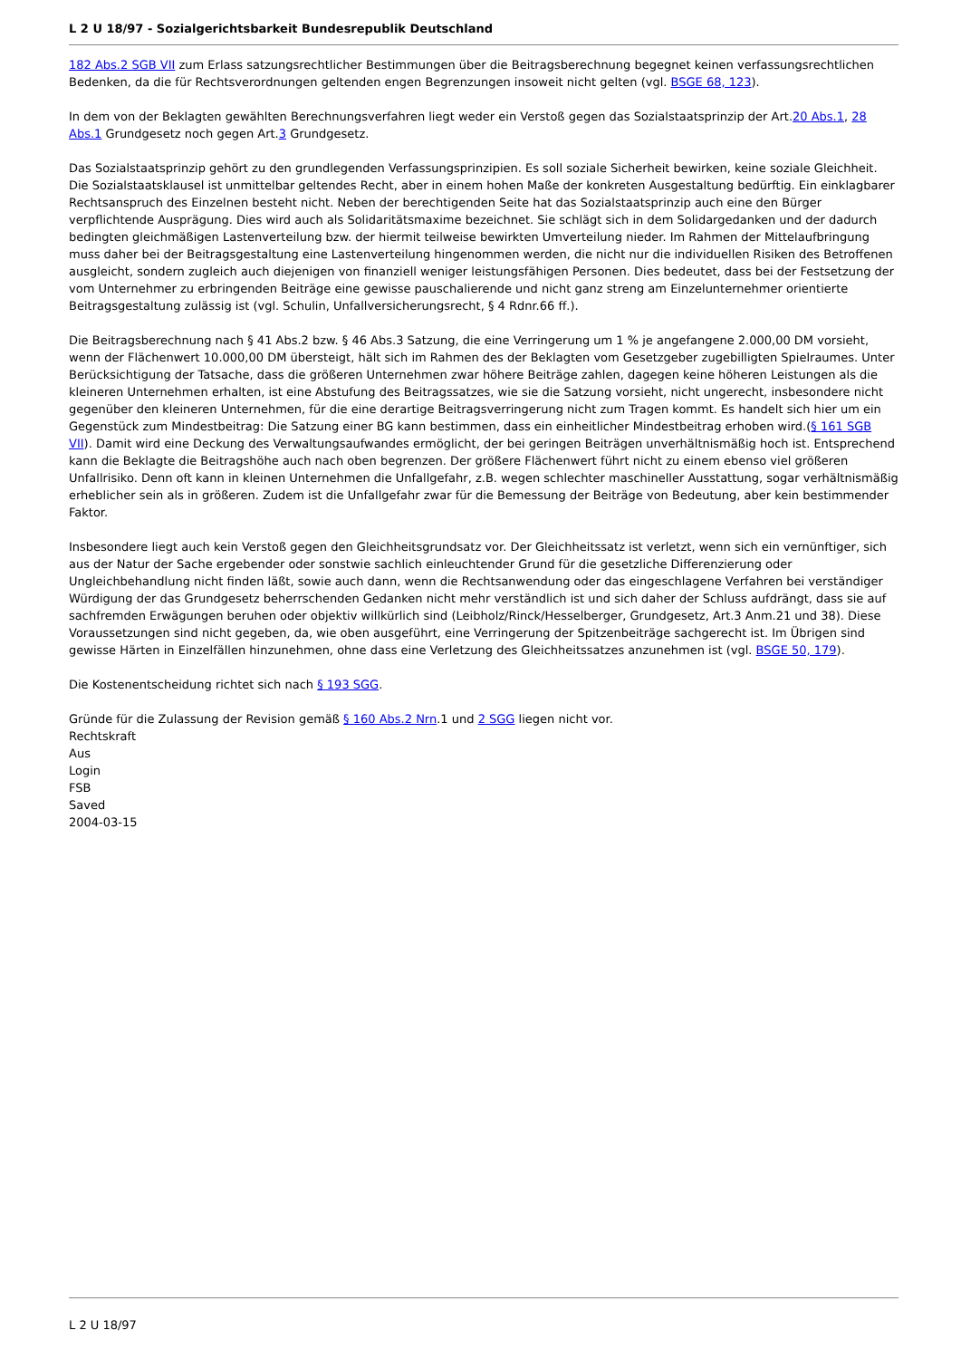L 2 U 18/97 - Sozialgerichtsbarkeit Bundesrepublik Deutschland
182 Abs.2 SGB VII zum Erlass satzungsrechtlicher Bestimmungen über die Beitragsberechnung begegnet keinen verfassungsrechtlichen Bedenken, da die für Rechtsverordnungen geltenden engen Begrenzungen insoweit nicht gelten (vgl. BSGE 68, 123).
In dem von der Beklagten gewählten Berechnungsverfahren liegt weder ein Verstoß gegen das Sozialstaatsprinzip der Art.20 Abs.1, 28 Abs.1 Grundgesetz noch gegen Art.3 Grundgesetz.
Das Sozialstaatsprinzip gehört zu den grundlegenden Verfassungsprinzipien. Es soll soziale Sicherheit bewirken, keine soziale Gleichheit. Die Sozialstaatsklausel ist unmittelbar geltendes Recht, aber in einem hohen Maße der konkreten Ausgestaltung bedürftig. Ein einklagbarer Rechtsanspruch des Einzelnen besteht nicht. Neben der berechtigenden Seite hat das Sozialstaatsprinzip auch eine den Bürger verpflichtende Ausprägung. Dies wird auch als Solidaritätsmaxime bezeichnet. Sie schlägt sich in dem Solidargedanken und der dadurch bedingten gleichmäßigen Lastenverteilung bzw. der hiermit teilweise bewirkten Umverteilung nieder. Im Rahmen der Mittelaufbringung muss daher bei der Beitragsgestaltung eine Lastenverteilung hingenommen werden, die nicht nur die individuellen Risiken des Betroffenen ausgleicht, sondern zugleich auch diejenigen von finanziell weniger leistungsfähigen Personen. Dies bedeutet, dass bei der Festsetzung der vom Unternehmer zu erbringenden Beiträge eine gewisse pauschalierende und nicht ganz streng am Einzelunternehmer orientierte Beitragsgestaltung zulässig ist (vgl. Schulin, Unfallversicherungsrecht, § 4 Rdnr.66 ff.).
Die Beitragsberechnung nach § 41 Abs.2 bzw. § 46 Abs.3 Satzung, die eine Verringerung um 1 % je angefangene 2.000,00 DM vorsieht, wenn der Flächenwert 10.000,00 DM übersteigt, hält sich im Rahmen des der Beklagten vom Gesetzgeber zugebilligten Spielraumes. Unter Berücksichtigung der Tatsache, dass die größeren Unternehmen zwar höhere Beiträge zahlen, dagegen keine höheren Leistungen als die kleineren Unternehmen erhalten, ist eine Abstufung des Beitragssatzes, wie sie die Satzung vorsieht, nicht ungerecht, insbesondere nicht gegenüber den kleineren Unternehmen, für die eine derartige Beitragsverringerung nicht zum Tragen kommt. Es handelt sich hier um ein Gegenstück zum Mindestbeitrag: Die Satzung einer BG kann bestimmen, dass ein einheitlicher Mindestbeitrag erhoben wird.(§ 161 SGB VII). Damit wird eine Deckung des Verwaltungsaufwandes ermöglicht, der bei geringen Beiträgen unverhältnismäßig hoch ist. Entsprechend kann die Beklagte die Beitragshöhe auch nach oben begrenzen. Der größere Flächenwert führt nicht zu einem ebenso viel größeren Unfallrisiko. Denn oft kann in kleinen Unternehmen die Unfallgefahr, z.B. wegen schlechter maschineller Ausstattung, sogar verhältnismäßig erheblicher sein als in größeren. Zudem ist die Unfallgefahr zwar für die Bemessung der Beiträge von Bedeutung, aber kein bestimmender Faktor.
Insbesondere liegt auch kein Verstoß gegen den Gleichheitsgrundsatz vor. Der Gleichheitssatz ist verletzt, wenn sich ein vernünftiger, sich aus der Natur der Sache ergebender oder sonstwie sachlich einleuchtender Grund für die gesetzliche Differenzierung oder Ungleichbehandlung nicht finden läßt, sowie auch dann, wenn die Rechtsanwendung oder das eingeschlagene Verfahren bei verständiger Würdigung der das Grundgesetz beherrschenden Gedanken nicht mehr verständlich ist und sich daher der Schluss aufdrängt, dass sie auf sachfremden Erwägungen beruhen oder objektiv willkürlich sind (Leibholz/Rinck/Hesselberger, Grundgesetz, Art.3 Anm.21 und 38). Diese Voraussetzungen sind nicht gegeben, da, wie oben ausgeführt, eine Verringerung der Spitzenbeiträge sachgerecht ist. Im Übrigen sind gewisse Härten in Einzelfällen hinzunehmen, ohne dass eine Verletzung des Gleichheitssatzes anzunehmen ist (vgl. BSGE 50, 179).
Die Kostenentscheidung richtet sich nach § 193 SGG.
Gründe für die Zulassung der Revision gemäß § 160 Abs.2 Nrn.1 und 2 SGG liegen nicht vor.
Rechtskraft
Aus
Login
FSB
Saved
2004-03-15
L 2 U 18/97